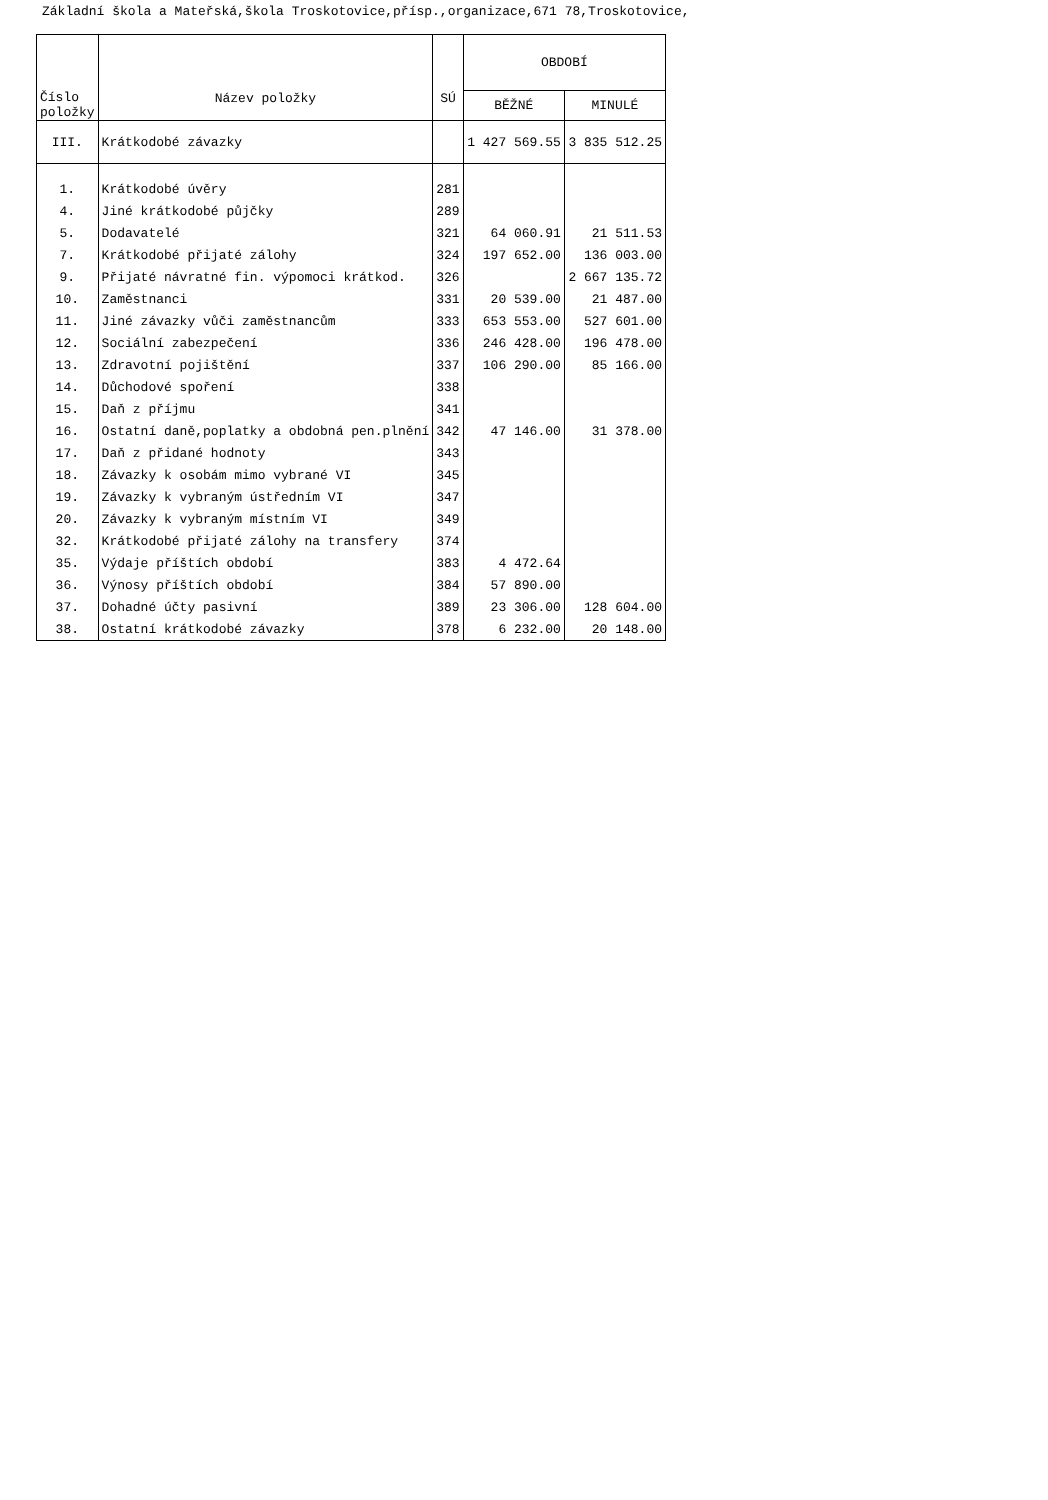Základní škola a Mateřská,škola Troskotovice,přísp.,organizace,671 78,Troskotovice,
| Číslo položky | Název položky | SÚ | OBDOBÍ | |
| --- | --- | --- | --- | --- |
| | | | BĚŽNÉ | MINULÉ |
| III. | Krátkodobé závazky | | 1 427 569.55 | 3 835 512.25 |
| 1. | Krátkodobé úvěry | 281 | | |
| 4. | Jiné krátkodobé půjčky | 289 | | |
| 5. | Dodavatelé | 321 | 64 060.91 | 21 511.53 |
| 7. | Krátkodobé přijaté zálohy | 324 | 197 652.00 | 136 003.00 |
| 9. | Přijaté návratné fin. výpomoci krátkod. | 326 | | 2 667 135.72 |
| 10. | Zaměstnanci | 331 | 20 539.00 | 21 487.00 |
| 11. | Jiné závazky vůči zaměstnancům | 333 | 653 553.00 | 527 601.00 |
| 12. | Sociální zabezpečení | 336 | 246 428.00 | 196 478.00 |
| 13. | Zdravotní pojištění | 337 | 106 290.00 | 85 166.00 |
| 14. | Důchodové spoření | 338 | | |
| 15. | Daň z příjmu | 341 | | |
| 16. | Ostatní daně,poplatky a obdobná pen.plnění | 342 | 47 146.00 | 31 378.00 |
| 17. | Daň z přidané hodnoty | 343 | | |
| 18. | Závazky k osobám mimo vybrané VI | 345 | | |
| 19. | Závazky k vybraným ústředním VI | 347 | | |
| 20. | Závazky k vybraným místním VI | 349 | | |
| 32. | Krátkodobé přijaté zálohy na transfery | 374 | | |
| 35. | Výdaje příštích období | 383 | 4 472.64 | |
| 36. | Výnosy příštích období | 384 | 57 890.00 | |
| 37. | Dohadné účty pasivní | 389 | 23 306.00 | 128 604.00 |
| 38. | Ostatní krátkodobé závazky | 378 | 6 232.00 | 20 148.00 |